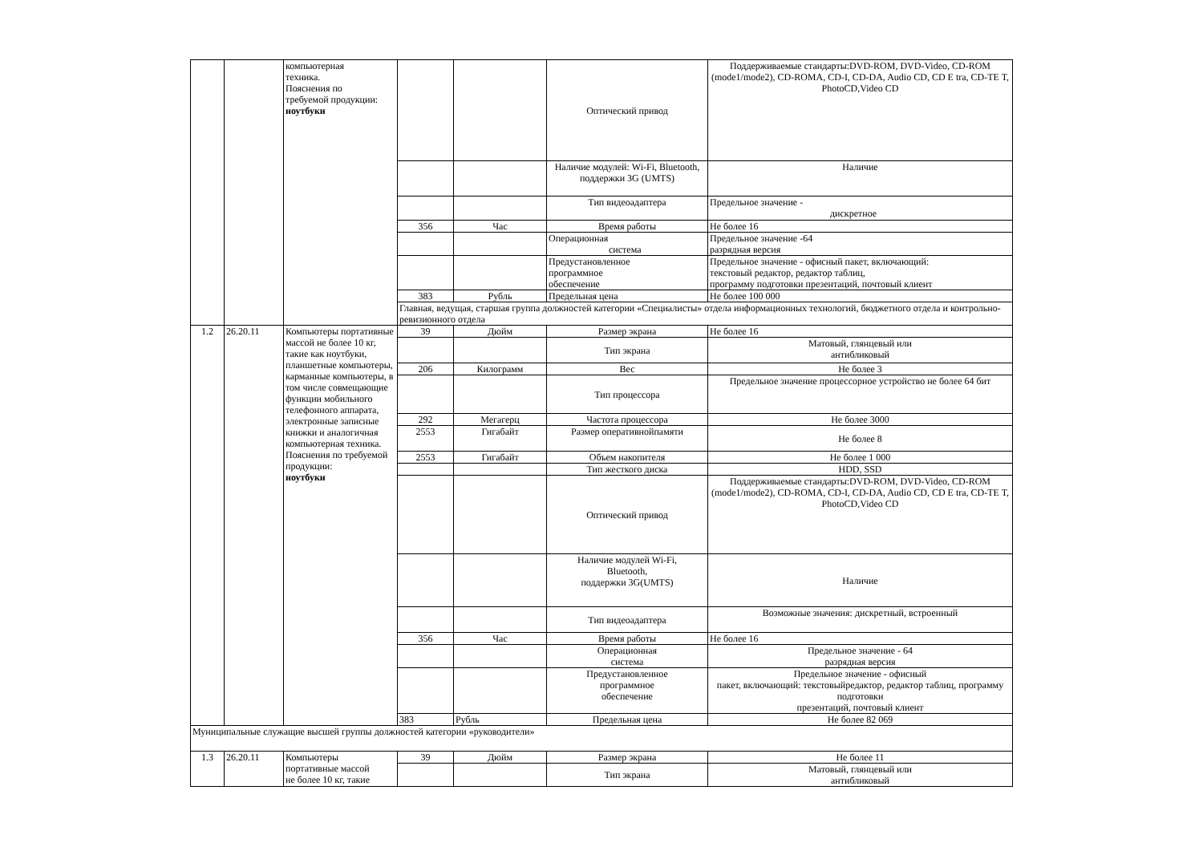| | | компьютерная техника. Пояснения по требуемой продукции: ноутбуки | | | Оптический привод | Поддерживаемые стандарты:DVD-ROM, DVD-Video, CD-ROM (mode1/mode2), CD-ROMA, CD-I, CD-DA, Audio CD, CD E tra, CD-TE T, PhotoCD,Video CD |
| | | | | | Наличие модулей: Wi-Fi, Bluetooth, поддержки 3G (UMTS) | Наличие |
| | | | | | Тип видеоадаптера | Предельное значение - дискретное |
| | | | 356 | Час | Время работы | Не более 16 |
| | | | | | Операционная система | Предельное значение -64 разрядная версия |
| | | | | | Предустановленное программное обеспечение | Предельное значение - офисный пакет, включающий: текстовый редактор, редактор таблиц, программу подготовки презентаций, почтовый клиент |
| | | | 383 | Рубль | Предельная цена | Не более 100 000 |
| | | | Главная, ведущая, старшая группа должностей категории «Специалисты» отдела информационных технологий, бюджетного отдела и контрольно-ревизионного отдела | | | |
| 1.2 | 26.20.11 | Компьютеры портативные массой не более 10 кг, такие как ноутбуки, планшетные компьютеры, карманные компьютеры, в том числе совмещающие функции мобильного телефонного аппарата, электронные записные книжки и аналогичная компьютерная техника. Пояснения по требуемой продукции: ноутбуки | 39 | Дюйм | Размер экрана | Не более 16 |
| | | | | | Тип экрана | Матовый, глянцевый или антибликовый |
| | | | 206 | Килограмм | Вес | Не более 3 |
| | | | | | Тип процессора | Предельное значение процессорное устройство не более 64 бит |
| | | | 292 | Мегагерц | Частота процессора | Не более 3000 |
| | | | 2553 | Гигабайт | Размер оперативнойпамяти | Не более 8 |
| | | | 2553 | Гигабайт | Объем накопителя | Не более 1 000 |
| | | | | | Тип жесткого диска | HDD, SSD |
| | | | | | Оптический привод | Поддерживаемые стандарты:DVD-ROM, DVD-Video, CD-ROM (mode1/mode2), CD-ROMA, CD-I, CD-DA, Audio CD, CD E tra, CD-TE T, PhotoCD,Video CD |
| | | | | | Наличие модулей Wi-Fi, Bluetooth, поддержки 3G(UMTS) | Наличие |
| | | | | | Тип видеоадаптера | Возможные значения: дискретный, встроенный |
| | | | 356 | Час | Время работы | Не более 16 |
| | | | | | Операционная система | Предельное значение - 64 разрядная версия |
| | | | | | Предустановленное программное обеспечение | Предельное значение - офисный пакет, включающий: текстовыйредактор, редактор таблиц, программу подготовки презентаций, почтовый клиент |
| | | | 383 | Рубль | Предельная цена | Не более 82 069 |
| Муниципальные служащие высшей группы должностей категории «руководители» | | | | | | |
| 1.3 | 26.20.11 | Компьютеры портативные массой не более 10 кг, такие | 39 | Дюйм | Размер экрана | Не более 11 |
| | | | | | Тип экрана | Матовый, глянцевый или антибликовый |